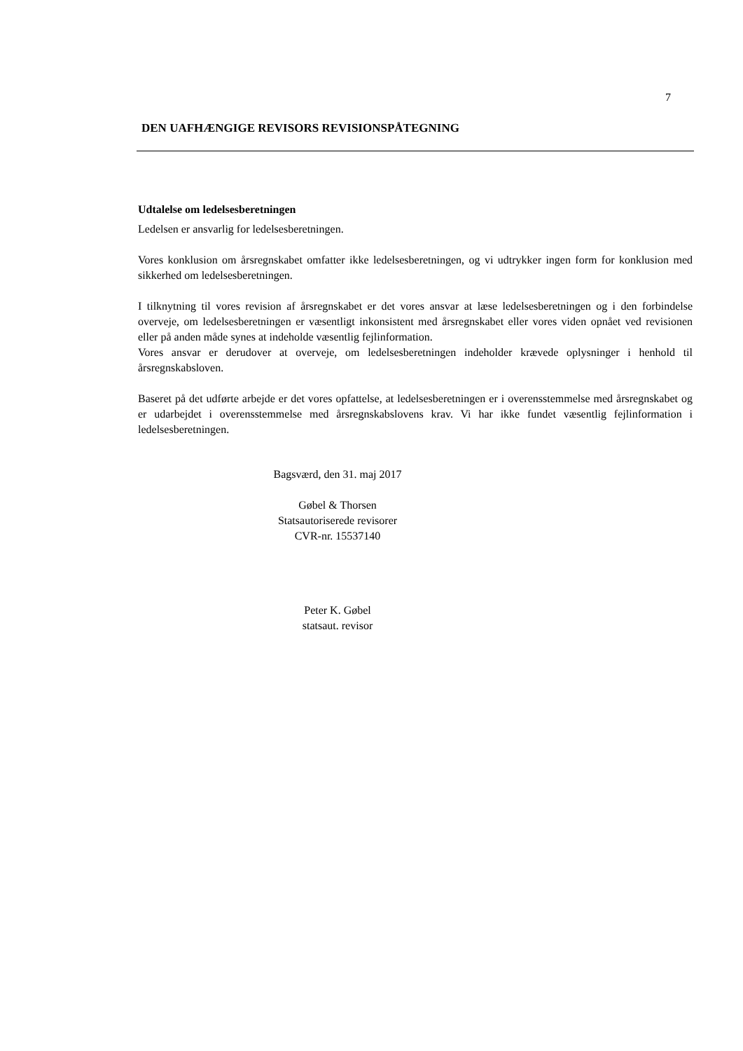7
DEN UAFHÆNGIGE REVISORS REVISIONSPÅTEGNING
Udtalelse om ledelsesberetningen
Ledelsen er ansvarlig for ledelsesberetningen.
Vores konklusion om årsregnskabet omfatter ikke ledelsesberetningen, og vi udtrykker ingen form for konklusion med sikkerhed om ledelsesberetningen.
I tilknytning til vores revision af årsregnskabet er det vores ansvar at læse ledelsesberetningen og i den forbindelse overveje, om ledelsesberetningen er væsentligt inkonsistent med årsregnskabet eller vores viden opnået ved revisionen eller på anden måde synes at indeholde væsentlig fejlinformation.
Vores ansvar er derudover at overveje, om ledelsesberetningen indeholder krævede oplysninger i henhold til årsregnskabsloven.
Baseret på det udførte arbejde er det vores opfattelse, at ledelsesberetningen er i overensstemmelse med årsregnskabet og er udarbejdet i overensstemmelse med årsregnskabslovens krav. Vi har ikke fundet væsentlig fejlinformation i ledelsesberetningen.
Bagsværd, den 31. maj 2017
Gøbel & Thorsen
Statsautoriserede revisorer
CVR-nr. 15537140
Peter K. Gøbel
statsaut. revisor